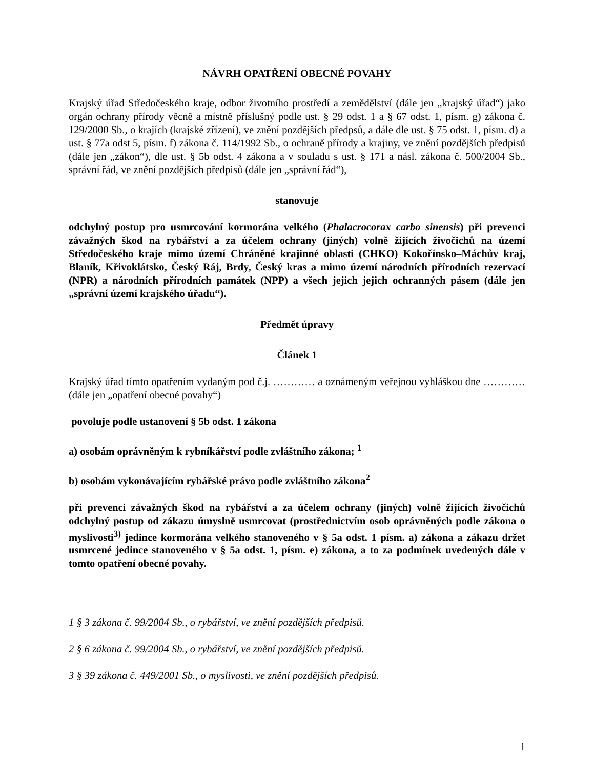NÁVRH OPATŘENÍ OBECNÉ POVAHY
Krajský úřad Středočeského kraje, odbor životního prostředí a zemědělství (dále jen „krajský úřad“) jako orgán ochrany přírody věcně a místně příslušný podle ust. § 29 odst. 1 a § 67 odst. 1, písm. g) zákona č. 129/2000 Sb., o krajích (krajské zřízení), ve znění pozdějších předpsů, a dále dle ust. § 75 odst. 1, písm. d) a ust. § 77a odst 5, písm. f) zákona č. 114/1992 Sb., o ochraně přírody a krajiny, ve znění pozdějších předpisů (dále jen „zákon“), dle ust. § 5b odst. 4 zákona a v souladu s ust. § 171 a násl. zákona č. 500/2004 Sb., správní řád, ve znění pozdějších předpisů (dále jen „správní řád“),
stanovuje
odchylný postup pro usmrcování kormorána velkého (Phalacrocorax carbo sinensis) při prevenci závažných škod na rybářství a za účelem ochrany (jiných) volně žijících živočichů na území Středočeského kraje mimo území Chráněné krajinné oblasti (CHKO) Kokořínsko–Máchův kraj, Blaník, Křivoklátsko, Český Ráj, Brdy, Český kras a mimo území národních přírodních rezervací (NPR) a národních přírodních památek (NPP) a všech jejich jejich ochranných pásem (dále jen „správní území krajského úřadu“).
Předmět úpravy
Článek 1
Krajský úřad tímto opatřením vydaným pod č.j. ………… a oznámeným veřejnou vyhláškou dne ………… (dále jen „opatření obecné povahy“)
povoluje podle ustanovení § 5b odst. 1 zákona
a) osobám oprávněným k rybníkářství podle zvláštního zákona; <sup>1</sup>
b) osobám vykonávajícím rybářské právo podle zvláštního zákona<sup>2</sup>
při prevenci závažných škod na rybářství a za účelem ochrany (jiných) volně žijících živočichů odchylný postup od zákazu úmyslně usmrcovat (prostřednictvím osob oprávněných podle zákona o myslivosti<sup>3)</sup> jedince kormorána velkého stanoveného v § 5a odst. 1 písm. a) zákona a zákazu držet usmrcené jedince stanoveného v § 5a odst. 1, písm. e) zákona, a to za podmínek uvedených dále v tomto opatření obecné povahy.
1 § 3 zákona č. 99/2004 Sb., o rybářství, ve znění pozdějších předpisů.
2 § 6 zákona č. 99/2004 Sb., o rybářství, ve znění pozdějších předpisů.
3 § 39 zákona č. 449/2001 Sb., o myslivosti, ve znění pozdějších předpisů.
1